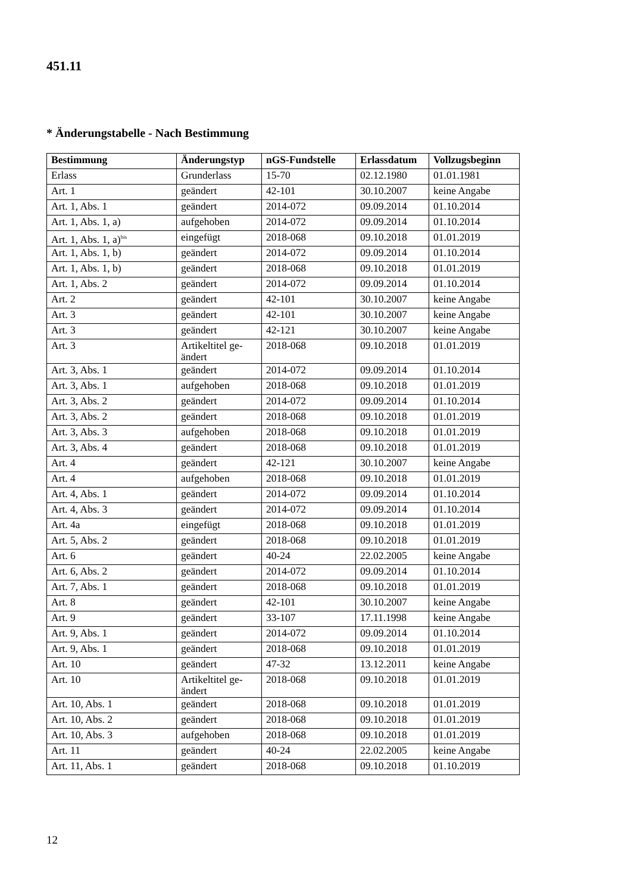451.11
* Änderungstabelle - Nach Bestimmung
| Bestimmung | Änderungstyp | nGS-Fundstelle | Erlassdatum | Vollzugsbeginn |
| --- | --- | --- | --- | --- |
| Erlass | Grunderlass | 15-70 | 02.12.1980 | 01.01.1981 |
| Art. 1 | geändert | 42-101 | 30.10.2007 | keine Angabe |
| Art. 1, Abs. 1 | geändert | 2014-072 | 09.09.2014 | 01.10.2014 |
| Art. 1, Abs. 1, a) | aufgehoben | 2014-072 | 09.09.2014 | 01.10.2014 |
| Art. 1, Abs. 1, a)<sup>bis</sup> | eingefügt | 2018-068 | 09.10.2018 | 01.01.2019 |
| Art. 1, Abs. 1, b) | geändert | 2014-072 | 09.09.2014 | 01.10.2014 |
| Art. 1, Abs. 1, b) | geändert | 2018-068 | 09.10.2018 | 01.01.2019 |
| Art. 1, Abs. 2 | geändert | 2014-072 | 09.09.2014 | 01.10.2014 |
| Art. 2 | geändert | 42-101 | 30.10.2007 | keine Angabe |
| Art. 3 | geändert | 42-101 | 30.10.2007 | keine Angabe |
| Art. 3 | geändert | 42-121 | 30.10.2007 | keine Angabe |
| Art. 3 | Artikeltitel ge- ändert | 2018-068 | 09.10.2018 | 01.01.2019 |
| Art. 3, Abs. 1 | geändert | 2014-072 | 09.09.2014 | 01.10.2014 |
| Art. 3, Abs. 1 | aufgehoben | 2018-068 | 09.10.2018 | 01.01.2019 |
| Art. 3, Abs. 2 | geändert | 2014-072 | 09.09.2014 | 01.10.2014 |
| Art. 3, Abs. 2 | geändert | 2018-068 | 09.10.2018 | 01.01.2019 |
| Art. 3, Abs. 3 | aufgehoben | 2018-068 | 09.10.2018 | 01.01.2019 |
| Art. 3, Abs. 4 | geändert | 2018-068 | 09.10.2018 | 01.01.2019 |
| Art. 4 | geändert | 42-121 | 30.10.2007 | keine Angabe |
| Art. 4 | aufgehoben | 2018-068 | 09.10.2018 | 01.01.2019 |
| Art. 4, Abs. 1 | geändert | 2014-072 | 09.09.2014 | 01.10.2014 |
| Art. 4, Abs. 3 | geändert | 2014-072 | 09.09.2014 | 01.10.2014 |
| Art. 4a | eingefügt | 2018-068 | 09.10.2018 | 01.01.2019 |
| Art. 5, Abs. 2 | geändert | 2018-068 | 09.10.2018 | 01.01.2019 |
| Art. 6 | geändert | 40-24 | 22.02.2005 | keine Angabe |
| Art. 6, Abs. 2 | geändert | 2014-072 | 09.09.2014 | 01.10.2014 |
| Art. 7, Abs. 1 | geändert | 2018-068 | 09.10.2018 | 01.01.2019 |
| Art. 8 | geändert | 42-101 | 30.10.2007 | keine Angabe |
| Art. 9 | geändert | 33-107 | 17.11.1998 | keine Angabe |
| Art. 9, Abs. 1 | geändert | 2014-072 | 09.09.2014 | 01.10.2014 |
| Art. 9, Abs. 1 | geändert | 2018-068 | 09.10.2018 | 01.01.2019 |
| Art. 10 | geändert | 47-32 | 13.12.2011 | keine Angabe |
| Art. 10 | Artikeltitel ge- ändert | 2018-068 | 09.10.2018 | 01.01.2019 |
| Art. 10, Abs. 1 | geändert | 2018-068 | 09.10.2018 | 01.01.2019 |
| Art. 10, Abs. 2 | geändert | 2018-068 | 09.10.2018 | 01.01.2019 |
| Art. 10, Abs. 3 | aufgehoben | 2018-068 | 09.10.2018 | 01.01.2019 |
| Art. 11 | geändert | 40-24 | 22.02.2005 | keine Angabe |
| Art. 11, Abs. 1 | geändert | 2018-068 | 09.10.2018 | 01.10.2019 |
12